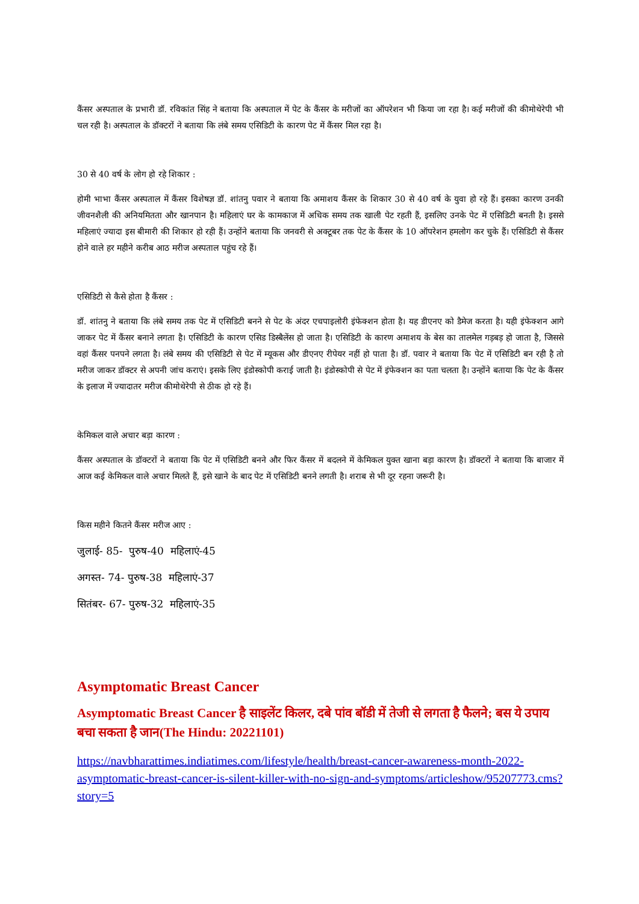कैंसर अस्पताल के प्रभारी डॉ. रविकांत सिंह ने बताया कि अस्पताल में पेट के कैंसर के मरीजों का ऑपरेशन भी किया जा रहा है। कई मरीजों की कीमोथेरेपी भी चल रही है। अस्पताल के डॉक्टरों ने बताया कि लंबे समय एसिडिटी के कारण पेट में कैंसर मिल रहा है।
30 से 40 वर्ष के लोग हो रहे शिकार :
होमी भाभा कैंसर अस्पताल में कैंसर विशेषज्ञ डॉ. शांतनु पवार ने बताया कि अमाशय कैंसर के शिकार 30 से 40 वर्ष के युवा हो रहे हैं। इसका कारण उनकी जीवनशैली की अनियमितता और खानपान है। महिलाएं घर के कामकाज में अधिक समय तक खाली पेट रहती हैं, इसलिए उनके पेट में एसिडिटी बनती है। इससे महिलाएं ज्यादा इस बीमारी की शिकार हो रही हैं। उन्होंने बताया कि जनवरी से अक्टूबर तक पेट के कैंसर के 10 ऑपरेशन हमलोग कर चुके हैं। एसिडिटी से कैंसर होने वाले हर महीने करीब आठ मरीज अस्पताल पहुंच रहे हैं।
एसिडिटी से कैसे होता है कैंसर :
डॉ. शांतनु ने बताया कि लंबे समय तक पेट में एसिडिटी बनने से पेट के अंदर एचपाइलोरी इंफेक्शन होता है। यह डीएनए को डैमेज करता है। यही इंफेक्शन आगे जाकर पेट में कैंसर बनाने लगता है। एसिडिटी के कारण एसिड डिस्बैलेंस हो जाता है। एसिडिटी के कारण अमाशय के बेस का तालमेल गड़बड़ हो जाता है, जिससे वहां कैंसर पनपने लगता है। लंबे समय की एसिडिटी से पेट में म्यूकस और डीएनए रीपेयर नहीं हो पाता है। डॉ. पवार ने बताया कि पेट में एसिडिटी बन रही है तो मरीज जाकर डॉक्टर से अपनी जांच कराएं। इसके लिए इंडोस्कोपी कराई जाती है। इंडोस्कोपी से पेट में इंफेक्शन का पता चलता है। उन्होंने बताया कि पेट के कैंसर के इलाज में ज्यादातर मरीज कीमोथेरेपी से ठीक हो रहे हैं।
केमिकल वाले अचार बड़ा कारण :
कैंसर अस्पताल के डॉक्टरों ने बताया कि पेट में एसिडिटी बनने और फिर कैंसर में बदलने में केमिकल युक्त खाना बड़ा कारण है। डॉक्टरों ने बताया कि बाजार में आज कई केमिकल वाले अचार मिलते हैं, इसे खाने के बाद पेट में एसिडिटी बनने लगती है। शराब से भी दूर रहना जरूरी है।
किस महीने कितने कैंसर मरीज आए :
जुलाई- 85- पुरुष-40 महिलाएं-45
अगस्त- 74- पुरुष-38 महिलाएं-37
सितंबर- 67- पुरुष-32 महिलाएं-35
Asymptomatic Breast Cancer
Asymptomatic Breast Cancer है साइलेंट किलर, दबे पांव बॉडी में तेजी से लगता है फैलने; बस ये उपाय बचा सकता है जान(The Hindu: 20221101)
https://navbharattimes.indiatimes.com/lifestyle/health/breast-cancer-awareness-month-2022-asymptomatic-breast-cancer-is-silent-killer-with-no-sign-and-symptoms/articleshow/95207773.cms?story=5